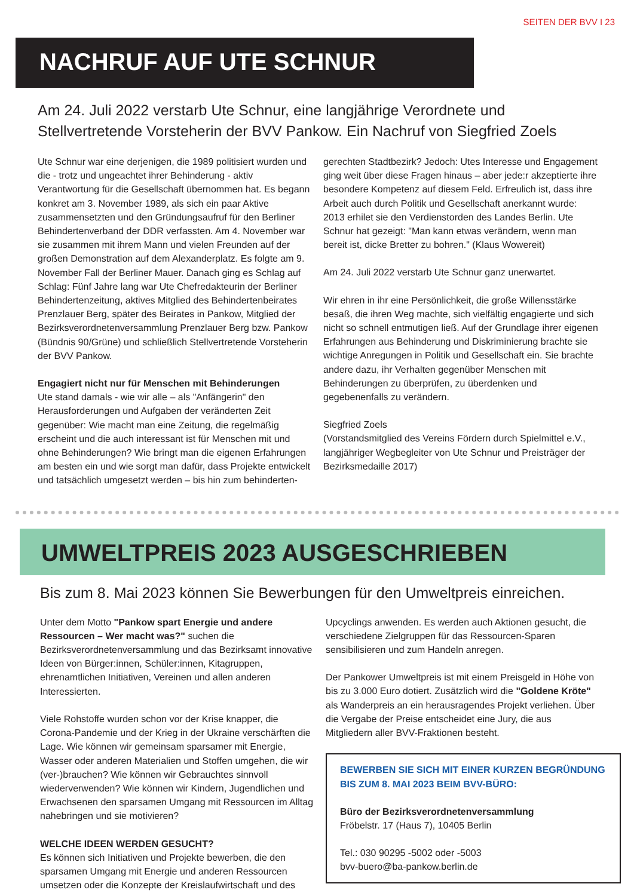SEITEN DER BVV I 23
NACHRUF AUF UTE SCHNUR
Am 24. Juli 2022 verstarb Ute Schnur, eine langjährige Verordnete und Stellvertretende Vorsteherin der BVV Pankow. Ein Nachruf von Siegfried Zoels
Ute Schnur war eine derjenigen, die 1989 politisiert wurden und die - trotz und ungeachtet ihrer Behinderung - aktiv Verantwortung für die Gesellschaft übernommen hat. Es begann konkret am 3. November 1989, als sich ein paar Aktive zusammensetzten und den Gründungsaufruf für den Berliner Behindertenverband der DDR verfassten. Am 4. November war sie zusammen mit ihrem Mann und vielen Freunden auf der großen Demonstration auf dem Alexanderplatz. Es folgte am 9. November Fall der Berliner Mauer. Danach ging es Schlag auf Schlag: Fünf Jahre lang war Ute Chefredakteurin der Berliner Behindertenzeitung, aktives Mitglied des Behindertenbeirates Prenzlauer Berg, später des Beirates in Pankow, Mitglied der Bezirksverordnetenversammlung Prenzlauer Berg bzw. Pankow (Bündnis 90/Grüne) und schließlich Stellvertretende Vorsteherin der BVV Pankow.
Engagiert nicht nur für Menschen mit Behinderungen
Ute stand damals - wie wir alle – als "Anfängerin" den Herausforderungen und Aufgaben der veränderten Zeit gegenüber: Wie macht man eine Zeitung, die regelmäßig erscheint und die auch interessant ist für Menschen mit und ohne Behinderungen? Wie bringt man die eigenen Erfahrungen am besten ein und wie sorgt man dafür, dass Projekte entwickelt und tatsächlich umgesetzt werden – bis hin zum behinderten-
gerechten Stadtbezirk? Jedoch: Utes Interesse und Engagement ging weit über diese Fragen hinaus – aber jede:r akzeptierte ihre besondere Kompetenz auf diesem Feld. Erfreulich ist, dass ihre Arbeit auch durch Politik und Gesellschaft anerkannt wurde: 2013 erhilet sie den Verdienstorden des Landes Berlin. Ute Schnur hat gezeigt: "Man kann etwas verändern, wenn man bereit ist, dicke Bretter zu bohren." (Klaus Wowereit)
Am 24. Juli 2022 verstarb Ute Schnur ganz unerwartet.
Wir ehren in ihr eine Persönlichkeit, die große Willensstärke besaß, die ihren Weg machte, sich vielfältig engagierte und sich nicht so schnell entmutigen ließ. Auf der Grundlage ihrer eigenen Erfahrungen aus Behinderung und Diskriminierung brachte sie wichtige Anregungen in Politik und Gesellschaft ein. Sie brachte andere dazu, ihr Verhalten gegenüber Menschen mit Behinderungen zu überprüfen, zu überdenken und gegebenenfalls zu verändern.
Siegfried Zoels
(Vorstandsmitglied des Vereins Fördern durch Spielmittel e.V., langjähriger Wegbegleiter von Ute Schnur und Preisträger der Bezirksmedaille 2017)
UMWELTPREIS 2023 AUSGESCHRIEBEN
Bis zum 8. Mai 2023 können Sie Bewerbungen für den Umweltpreis einreichen.
Unter dem Motto "Pankow spart Energie und andere Ressourcen – Wer macht was?" suchen die Bezirksverordnetenversammlung und das Bezirksamt innovative Ideen von Bürger:innen, Schüler:innen, Kitagruppen, ehrenamtlichen Initiativen, Vereinen und allen anderen Interessierten.
Viele Rohstoffe wurden schon vor der Krise knapper, die Corona-Pandemie und der Krieg in der Ukraine verschärften die Lage. Wie können wir gemeinsam sparsamer mit Energie, Wasser oder anderen Materialien und Stoffen umgehen, die wir (ver-)brauchen? Wie können wir Gebrauchtes sinnvoll wiederverwenden? Wie können wir Kindern, Jugendlichen und Erwachsenen den sparsamen Umgang mit Ressourcen im Alltag nahebringen und sie motivieren?
WELCHE IDEEN WERDEN GESUCHT?
Es können sich Initiativen und Projekte bewerben, die den sparsamen Umgang mit Energie und anderen Ressourcen umsetzen oder die Konzepte der Kreislaufwirtschaft und des
Upcyclings anwenden. Es werden auch Aktionen gesucht, die verschiedene Zielgruppen für das Ressourcen-Sparen sensibilisieren und zum Handeln anregen.
Der Pankower Umweltpreis ist mit einem Preisgeld in Höhe von bis zu 3.000 Euro dotiert. Zusätzlich wird die "Goldene Kröte" als Wanderpreis an ein herausragendes Projekt verliehen. Über die Vergabe der Preise entscheidet eine Jury, die aus Mitgliedern aller BVV-Fraktionen besteht.
BEWERBEN SIE SICH MIT EINER KURZEN BEGRÜNDUNG BIS ZUM 8. MAI 2023 BEIM BVV-BÜRO:
Büro der Bezirksverordnetenversammlung
Fröbelstr. 17 (Haus 7), 10405 Berlin
Tel.: 030 90295 -5002 oder -5003
bvv-buero@ba-pankow.berlin.de